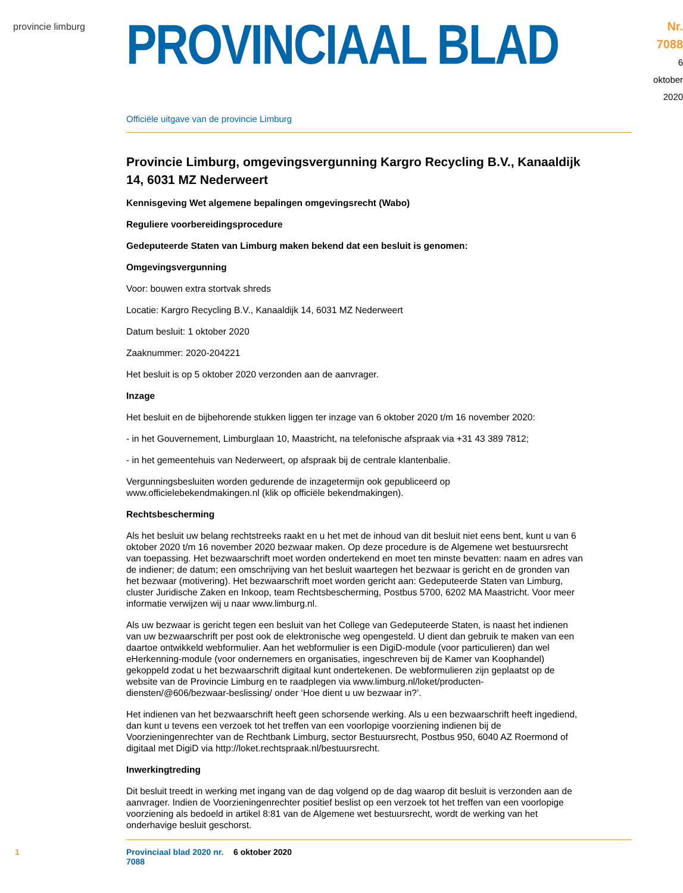provincie limburg
PROVINCIAAL BLAD
Nr. 7088
6 oktober
2020
Officiële uitgave van de provincie Limburg
Provincie Limburg, omgevingsvergunning Kargro Recycling B.V., Kanaaldijk 14, 6031 MZ Nederweert
Kennisgeving Wet algemene bepalingen omgevingsrecht (Wabo)
Reguliere voorbereidingsprocedure
Gedeputeerde Staten van Limburg maken bekend dat een besluit is genomen:
Omgevingsvergunning
Voor: bouwen extra stortvak shreds
Locatie: Kargro Recycling B.V., Kanaaldijk 14, 6031 MZ Nederweert
Datum besluit: 1 oktober 2020
Zaaknummer: 2020-204221
Het besluit is op 5 oktober 2020 verzonden aan de aanvrager.
Inzage
Het besluit en de bijbehorende stukken liggen ter inzage van 6 oktober 2020 t/m 16 november 2020:
- in het Gouvernement, Limburglaan 10, Maastricht, na telefonische afspraak via +31 43 389 7812;
- in het gemeentehuis van Nederweert, op afspraak bij de centrale klantenbalie.
Vergunningsbesluiten worden gedurende de inzagetermijn ook gepubliceerd op www.officielebekendmakingen.nl (klik op officiële bekendmakingen).
Rechtsbescherming
Als het besluit uw belang rechtstreeks raakt en u het met de inhoud van dit besluit niet eens bent, kunt u van 6 oktober 2020 t/m 16 november 2020 bezwaar maken. Op deze procedure is de Algemene wet bestuursrecht van toepassing. Het bezwaarschrift moet worden ondertekend en moet ten minste bevatten: naam en adres van de indiener; de datum; een omschrijving van het besluit waartegen het bezwaar is gericht en de gronden van het bezwaar (motivering). Het bezwaarschrift moet worden gericht aan: Gedeputeerde Staten van Limburg, cluster Juridische Zaken en Inkoop, team Rechtsbescherming, Postbus 5700, 6202 MA Maastricht. Voor meer informatie verwijzen wij u naar www.limburg.nl.
Als uw bezwaar is gericht tegen een besluit van het College van Gedeputeerde Staten, is naast het indienen van uw bezwaarschrift per post ook de elektronische weg opengesteld. U dient dan gebruik te maken van een daartoe ontwikkeld webformulier. Aan het webformulier is een DigiD-module (voor particulieren) dan wel eHerkenning-module (voor ondernemers en organisaties, ingeschreven bij de Kamer van Koophandel) gekoppeld zodat u het bezwaarschrift digitaal kunt ondertekenen. De webformulieren zijn geplaatst op de website van de Provincie Limburg en te raadplegen via www.limburg.nl/loket/producten-diensten/@606/bezwaar-beslissing/ onder ‘Hoe dient u uw bezwaar in?’.
Het indienen van het bezwaarschrift heeft geen schorsende werking. Als u een bezwaarschrift heeft ingediend, dan kunt u tevens een verzoek tot het treffen van een voorlopige voorziening indienen bij de Voorzieningenrechter van de Rechtbank Limburg, sector Bestuursrecht, Postbus 950, 6040 AZ Roermond of digitaal met DigiD via http://loket.rechtspraak.nl/bestuursrecht.
Inwerkingtreding
Dit besluit treedt in werking met ingang van de dag volgend op de dag waarop dit besluit is verzonden aan de aanvrager. Indien de Voorzieningenrechter positief beslist op een verzoek tot het treffen van een voorlopige voorziening als bedoeld in artikel 8:81 van de Algemene wet bestuursrecht, wordt de werking van het onderhavige besluit geschorst.
1 Provinciaal blad 2020 nr. 7088 6 oktober 2020